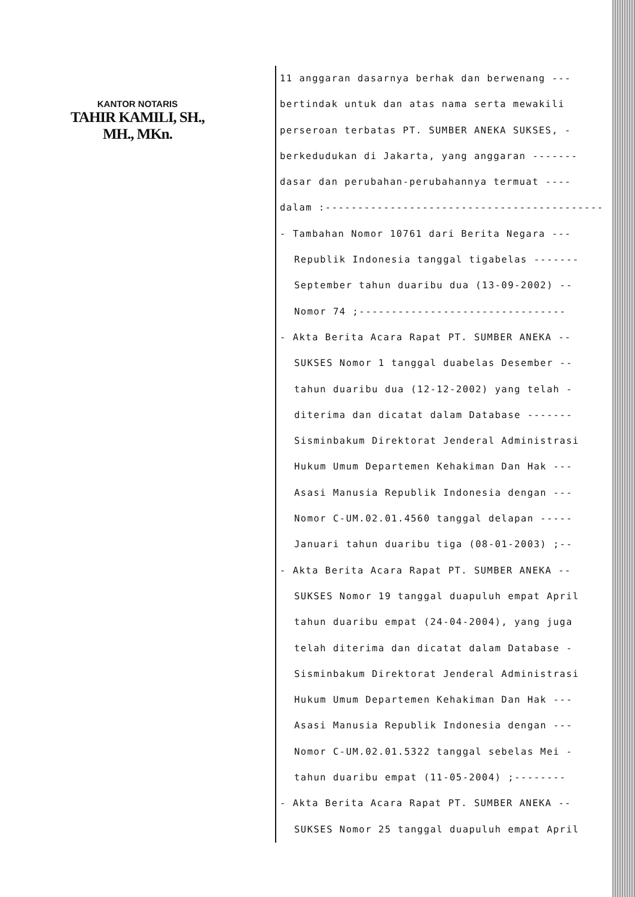KANTOR NOTARIS
TAHIR KAMILI, SH., MH., MKn.
11 anggaran dasarnya berhak dan berwenang ---
bertindak untuk dan atas nama serta mewakili
perseroan terbatas PT. SUMBER ANEKA SUKSES, -
berkedudukan di Jakarta, yang anggaran -------
dasar dan perubahan-perubahannya termuat ----
dalam :-------------------------------------------
- Tambahan Nomor 10761 dari Berita Negara ---
Republik Indonesia tanggal tigabelas -------
September tahun duaribu dua (13-09-2002) --
Nomor 74 ;--------------------------------
- Akta Berita Acara Rapat PT. SUMBER ANEKA --
SUKSES Nomor 1 tanggal duabelas Desember --
tahun duaribu dua (12-12-2002) yang telah -
diterima dan dicatat dalam Database -------
Sisminbakum Direktorat Jenderal Administrasi
Hukum Umum Departemen Kehakiman Dan Hak ---
Asasi Manusia Republik Indonesia dengan ---
Nomor C-UM.02.01.4560 tanggal delapan -----
Januari tahun duaribu tiga (08-01-2003) ;--
- Akta Berita Acara Rapat PT. SUMBER ANEKA --
SUKSES Nomor 19 tanggal duapuluh empat April
tahun duaribu empat (24-04-2004), yang juga
telah diterima dan dicatat dalam Database -
Sisminbakum Direktorat Jenderal Administrasi
Hukum Umum Departemen Kehakiman Dan Hak ---
Asasi Manusia Republik Indonesia dengan ---
Nomor C-UM.02.01.5322 tanggal sebelas Mei -
tahun duaribu empat (11-05-2004) ;--------
- Akta Berita Acara Rapat PT. SUMBER ANEKA --
SUKSES Nomor 25 tanggal duapuluh empat April